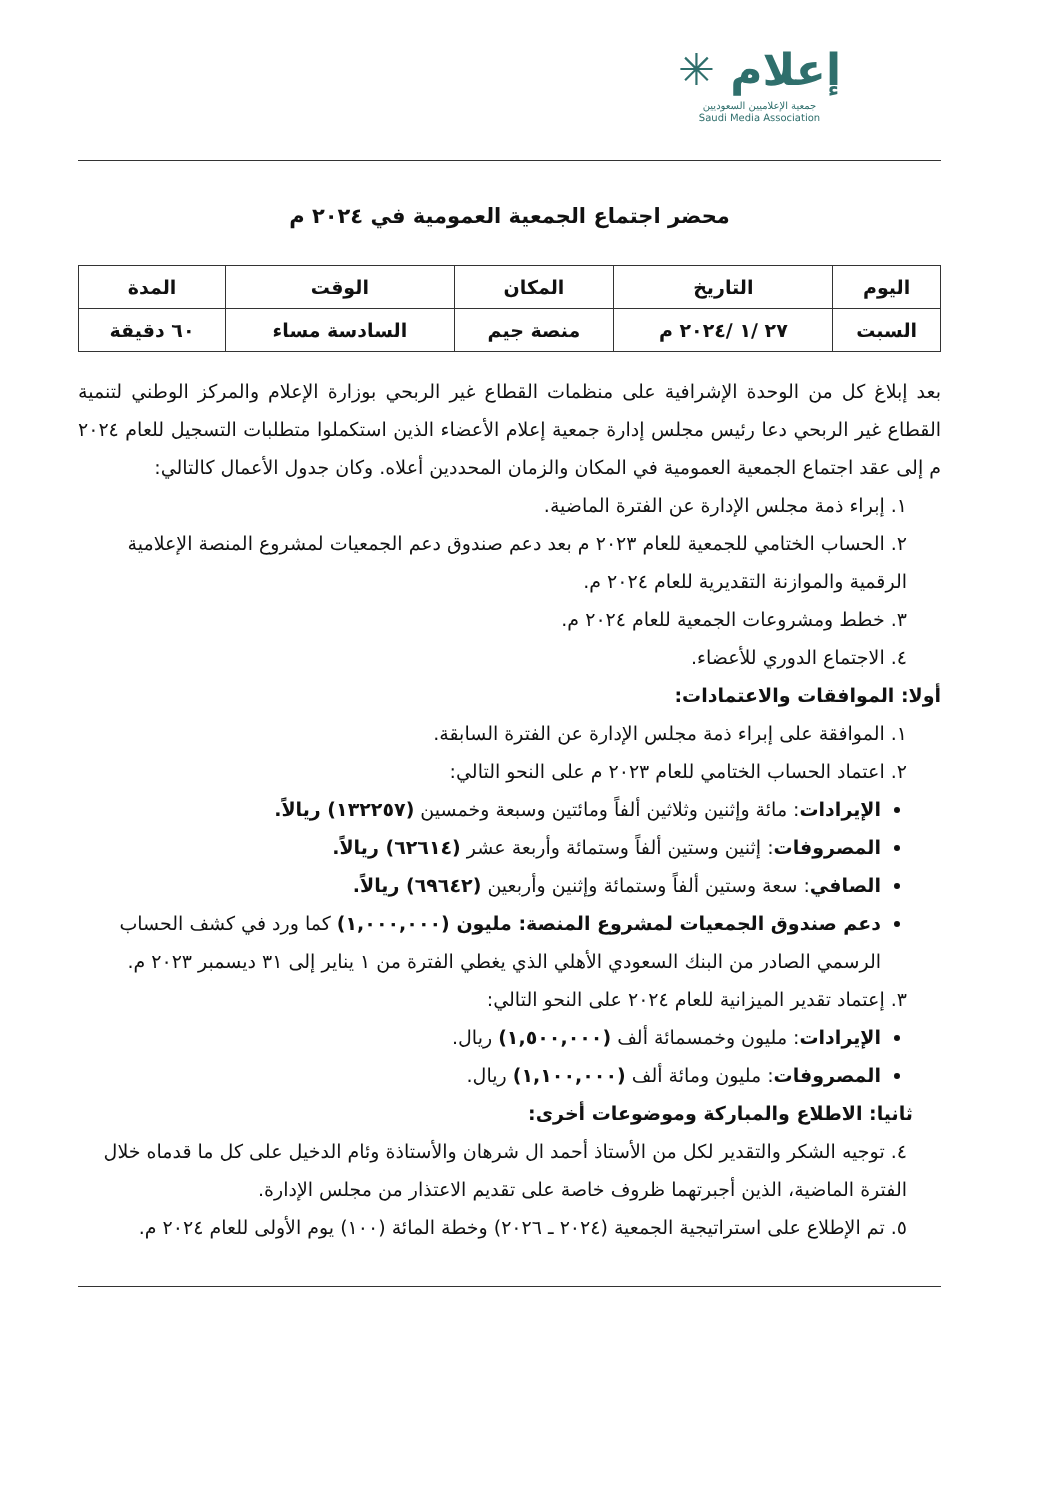✳ إعلام
جمعية الإعلاميين السعوديين
Saudi Media Association
محضر اجتماع الجمعية العمومية في ٢٠٢٤ م
| اليوم | التاريخ | المكان | الوقت | المدة |
| --- | --- | --- | --- | --- |
| السبت | ٢٧ /١ /٢٠٢٤ م | منصة جيم | السادسة مساء | ٦٠ دقيقة |
بعد إبلاغ كل من الوحدة الإشرافية على منظمات القطاع غير الربحي بوزارة الإعلام والمركز الوطني لتنمية القطاع غير الربحي دعا رئيس مجلس إدارة جمعية إعلام الأعضاء الذين استكملوا متطلبات التسجيل للعام ٢٠٢٤ م إلى عقد اجتماع الجمعية العمومية في المكان والزمان المحددين أعلاه. وكان جدول الأعمال كالتالي:
١. إبراء ذمة مجلس الإدارة عن الفترة الماضية.
٢. الحساب الختامي للجمعية للعام ٢٠٢٣ م بعد دعم صندوق دعم الجمعيات لمشروع المنصة الإعلامية الرقمية والموازنة التقديرية للعام ٢٠٢٤ م.
٣. خطط ومشروعات الجمعية للعام ٢٠٢٤ م.
٤. الاجتماع الدوري للأعضاء.
أولا: الموافقات والاعتمادات:
١. الموافقة على إبراء ذمة مجلس الإدارة عن الفترة السابقة.
٢. اعتماد الحساب الختامي للعام ٢٠٢٣ م على النحو التالي:
الإيرادات: مائة وإثنين وثلاثين ألفاً ومائتين وسبعة وخمسين (١٣٢٢٥٧) ريالاً.
المصروفات: إثنين وستين ألفاً وستمائة وأربعة عشر (٦٢٦١٤) ريالاً.
الصافي: سعة وستين ألفاً وستمائة وإثنين وأربعين (٦٩٦٤٢) ريالاً.
دعم صندوق الجمعيات لمشروع المنصة: مليون (١,٠٠٠,٠٠٠) كما ورد في كشف الحساب الرسمي الصادر من البنك السعودي الأهلي الذي يغطي الفترة من ١ يناير إلى ٣١ ديسمبر ٢٠٢٣ م.
٣. إعتماد تقدير الميزانية للعام ٢٠٢٤ على النحو التالي:
الإيرادات: مليون وخمسمائة ألف (١,٥٠٠,٠٠٠) ريال.
المصروفات: مليون ومائة ألف (١,١٠٠,٠٠٠) ريال.
ثانيا: الاطلاع والمباركة وموضوعات أخرى:
٤. توجيه الشكر والتقدير لكل من الأستاذ أحمد ال شرهان والأستاذة وئام الدخيل على كل ما قدماه خلال الفترة الماضية، الذين أجبرتهما ظروف خاصة على تقديم الاعتذار من مجلس الإدارة.
٥. تم الإطلاع على استراتيجية الجمعية (٢٠٢٤ ـ ٢٠٢٦) وخطة المائة (١٠٠) يوم الأولى للعام ٢٠٢٤ م.